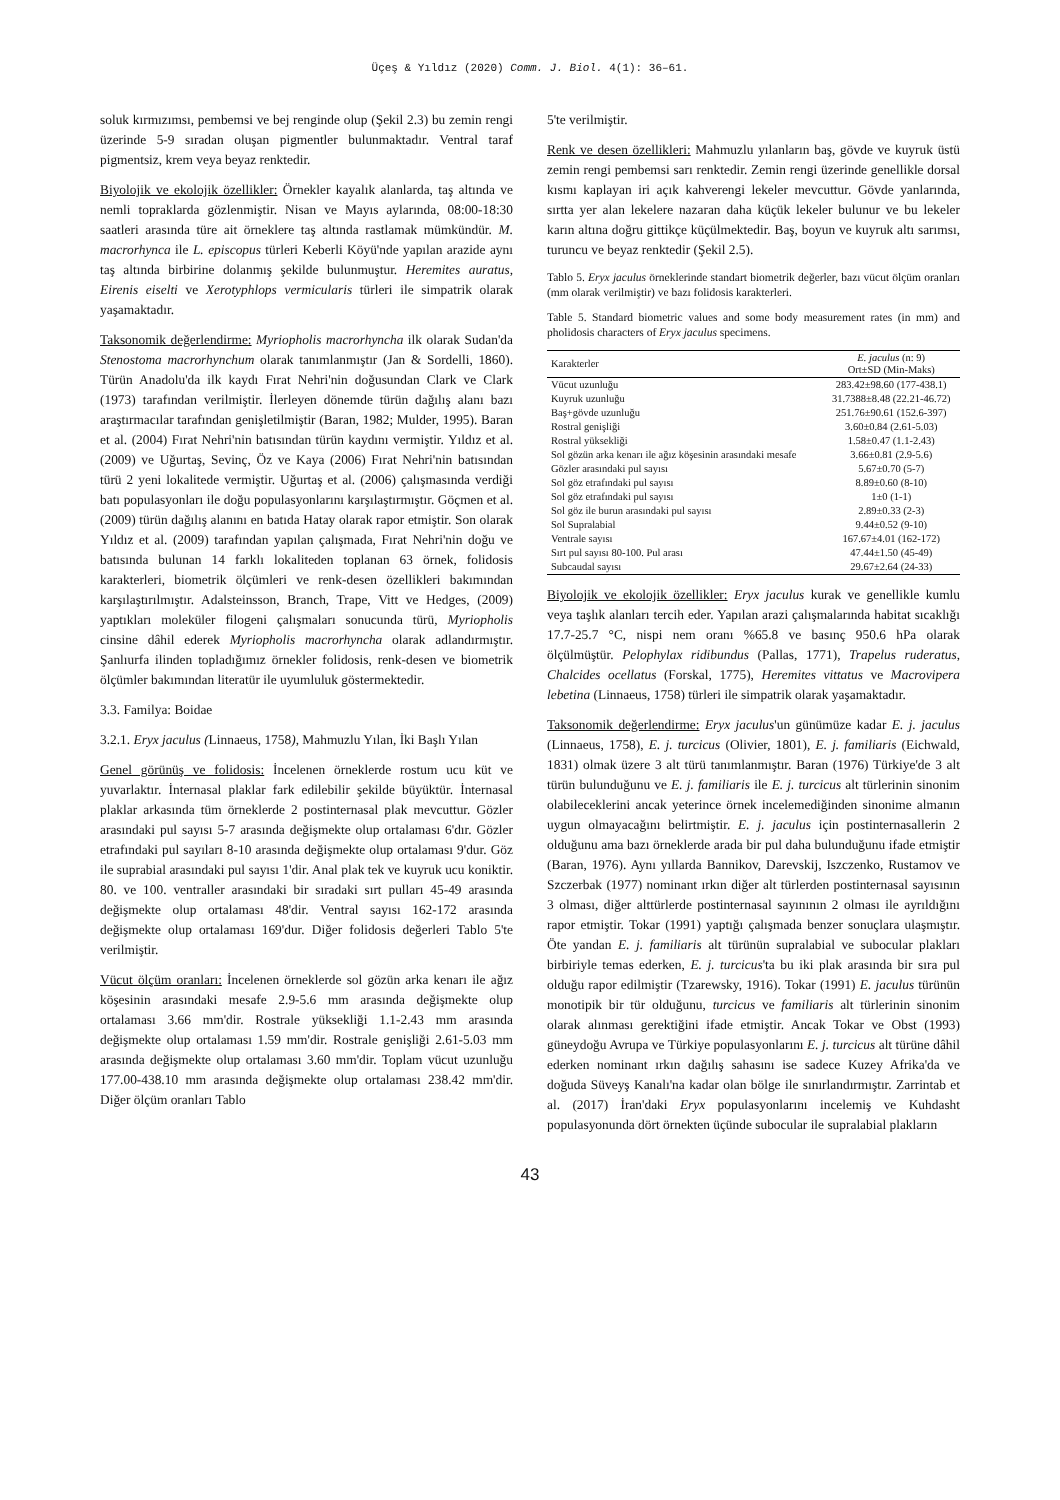Üçeş & Yıldız (2020) Comm. J. Biol. 4(1): 36–61.
soluk kırmızımsı, pembemsi ve bej renginde olup (Şekil 2.3) bu zemin rengi üzerinde 5-9 sıradan oluşan pigmentler bulunmaktadır. Ventral taraf pigmentsiz, krem veya beyaz renktedir.
Biyolojik ve ekolojik özellikler: Örnekler kayalık alanlarda, taş altında ve nemli topraklarda gözlenmiştir. Nisan ve Mayıs aylarında, 08:00-18:30 saatleri arasında türe ait örneklere taş altında rastlamak mümkündür. M. macrorhynca ile L. episcopus türleri Keberli Köyü'nde yapılan arazide aynı taş altında birbirine dolanmış şekilde bulunmuştur. Heremites auratus, Eirenis eiselti ve Xerotyphlops vermicularis türleri ile simpatrik olarak yaşamaktadır.
Taksonomik değerlendirme: Myriopholis macrorhyncha ilk olarak Sudan'da Stenostoma macrorhynchum olarak tanımlanmıştır (Jan & Sordelli, 1860). Türün Anadolu'da ilk kaydı Fırat Nehri'nin doğusundan Clark ve Clark (1973) tarafından verilmiştir. İlerleyen dönemde türün dağılış alanı bazı araştırmacılar tarafından genişletilmiştir (Baran, 1982; Mulder, 1995). Baran et al. (2004) Fırat Nehri'nin batısından türün kaydını vermiştir. Yıldız et al. (2009) ve Uğurtaş, Sevinç, Öz ve Kaya (2006) Fırat Nehri'nin batısından türü 2 yeni lokalitede vermiştir. Uğurtaş et al. (2006) çalışmasında verdiği batı populasyonları ile doğu populasyonlarını karşılaştırmıştır. Göçmen et al. (2009) türün dağılış alanını en batıda Hatay olarak rapor etmiştir. Son olarak Yıldız et al. (2009) tarafından yapılan çalışmada, Fırat Nehri'nin doğu ve batısında bulunan 14 farklı lokaliteden toplanan 63 örnek, folidosis karakterleri, biometrik ölçümleri ve renk-desen özellikleri bakımından karşılaştırılmıştır. Adalsteinsson, Branch, Trape, Vitt ve Hedges, (2009) yaptıkları moleküler filogeni çalışmaları sonucunda türü, Myriopholis cinsine dâhil ederek Myriopholis macrorhyncha olarak adlandırmıştır. Şanlıurfa ilinden topladığımız örnekler folidosis, renk-desen ve biometrik ölçümler bakımından literatür ile uyumluluk göstermektedir.
3.3. Familya: Boidae
3.2.1. Eryx jaculus (Linnaeus, 1758), Mahmuzlu Yılan, İki Başlı Yılan
Genel görünüş ve folidosis: İncelenen örneklerde rostum ucu küt ve yuvarlaktır. İnternasal plaklar fark edilebilir şekilde büyüktür. İnternasal plaklar arkasında tüm örneklerde 2 postinternasal plak mevcuttur. Gözler arasındaki pul sayısı 5-7 arasında değişmekte olup ortalaması 6'dır. Gözler etrafındaki pul sayıları 8-10 arasında değişmekte olup ortalaması 9'dur. Göz ile suprabial arasındaki pul sayısı 1'dir. Anal plak tek ve kuyruk ucu koniktir. 80. ve 100. ventraller arasındaki bir sıradaki sırt pulları 45-49 arasında değişmekte olup ortalaması 48'dir. Ventral sayısı 162-172 arasında değişmekte olup ortalaması 169'dur. Diğer folidosis değerleri Tablo 5'te verilmiştir.
Vücut ölçüm oranları: İncelenen örneklerde sol gözün arka kenarı ile ağız köşesinin arasındaki mesafe 2.9-5.6 mm arasında değişmekte olup ortalaması 3.66 mm'dir. Rostrale yüksekliği 1.1-2.43 mm arasında değişmekte olup ortalaması 1.59 mm'dir. Rostrale genişliği 2.61-5.03 mm arasında değişmekte olup ortalaması 3.60 mm'dir. Toplam vücut uzunluğu 177.00-438.10 mm arasında değişmekte olup ortalaması 238.42 mm'dir. Diğer ölçüm oranları Tablo
5'te verilmiştir.
Renk ve desen özellikleri: Mahmuzlu yılanların baş, gövde ve kuyruk üstü zemin rengi pembemsi sarı renktedir. Zemin rengi üzerinde genellikle dorsal kısmı kaplayan iri açık kahverengi lekeler mevcuttur. Gövde yanlarında, sırtta yer alan lekelere nazaran daha küçük lekeler bulunur ve bu lekeler karın altına doğru gittikçe küçülmektedir. Baş, boyun ve kuyruk altı sarımsı, turuncu ve beyaz renktedir (Şekil 2.5).
Tablo 5. Eryx jaculus örneklerinde standart biometrik değerler, bazı vücut ölçüm oranları (mm olarak verilmiştir) ve bazı folidosis karakterleri.
Table 5. Standard biometric values and some body measurement rates (in mm) and pholidosis characters of Eryx jaculus specimens.
| Karakterler | E. jaculus (n: 9) Ort±SD (Min-Maks) |
| --- | --- |
| Vücut uzunluğu | 283.42±98.60 (177-438.1) |
| Kuyruk uzunluğu | 31.7388±8.48 (22.21-46.72) |
| Baş+gövde uzunluğu | 251.76±90.61 (152.6-397) |
| Rostral genişliği | 3.60±0.84 (2.61-5.03) |
| Rostral yüksekliği | 1.58±0.47 (1.1-2.43) |
| Sol gözün arka kenarı ile ağız köşesinin arasındaki mesafe | 3.66±0.81 (2.9-5.6) |
| Gözler arasındaki pul sayısı | 5.67±0.70 (5-7) |
| Sol göz etrafındaki pul sayısı | 8.89±0.60 (8-10) |
| Sol göz etrafındaki pul sayısı | 1±0 (1-1) |
| Sol göz ile burun arasındaki pul sayısı | 2.89±0.33 (2-3) |
| Sol Supralabial | 9.44±0.52 (9-10) |
| Ventrale sayısı | 167.67±4.01 (162-172) |
| Sırt pul sayısı 80-100. Pul arası | 47.44±1.50 (45-49) |
| Subcaudal sayısı | 29.67±2.64 (24-33) |
Biyolojik ve ekolojik özellikler: Eryx jaculus kurak ve genellikle kumlu veya taşlık alanları tercih eder. Yapılan arazi çalışmalarında habitat sıcaklığı 17.7-25.7 °C, nispi nem oranı %65.8 ve basınç 950.6 hPa olarak ölçülmüştür. Pelophylax ridibundus (Pallas, 1771), Trapelus ruderatus, Chalcides ocellatus (Forskal, 1775), Heremites vittatus ve Macrovipera lebetina (Linnaeus, 1758) türleri ile simpatrik olarak yaşamaktadır.
Taksonomik değerlendirme: Eryx jaculus'un günümüze kadar E. j. jaculus (Linnaeus, 1758), E. j. turcicus (Olivier, 1801), E. j. familiaris (Eichwald, 1831) olmak üzere 3 alt türü tanımlanmıştır. Baran (1976) Türkiye'de 3 alt türün bulunduğunu ve E. j. familiaris ile E. j. turcicus alt türlerinin sinonim olabileceklerini ancak yeterince örnek incelemediğinden sinonime almanın uygun olmayacağını belirtmiştir. E. j. jaculus için postinternasallerin 2 olduğunu ama bazı örneklerde arada bir pul daha bulunduğunu ifade etmiştir (Baran, 1976). Aynı yıllarda Bannikov, Darevskij, Iszczenko, Rustamov ve Szczerbak (1977) nominant ırkın diğer alt türlerden postinternasal sayısının 3 olması, diğer alttürlerde postinternasal sayınının 2 olması ile ayrıldığını rapor etmiştir. Tokar (1991) yaptığı çalışmada benzer sonuçlara ulaşmıştır. Öte yandan E. j. familiaris alt türünün supralabial ve subocular plakları birbiriyle temas ederken, E. j. turcicus'ta bu iki plak arasında bir sıra pul olduğu rapor edilmiştir (Tzarewsky, 1916). Tokar (1991) E. jaculus türünün monotipik bir tür olduğunu, turcicus ve familiaris alt türlerinin sinonim olarak alınması gerektiğini ifade etmiştir. Ancak Tokar ve Obst (1993) güneydoğu Avrupa ve Türkiye populasyonlarını E. j. turcicus alt türüne dâhil ederken nominant ırkın dağılış sahasını ise sadece Kuzey Afrika'da ve doğuda Süveyş Kanalı'na kadar olan bölge ile sınırlandırmıştır. Zarrintab et al. (2017) İran'daki Eryx populasyonlarını incelemiş ve Kuhdasht populasyonunda dört örnekten üçünde subocular ile supralabial plakların
43